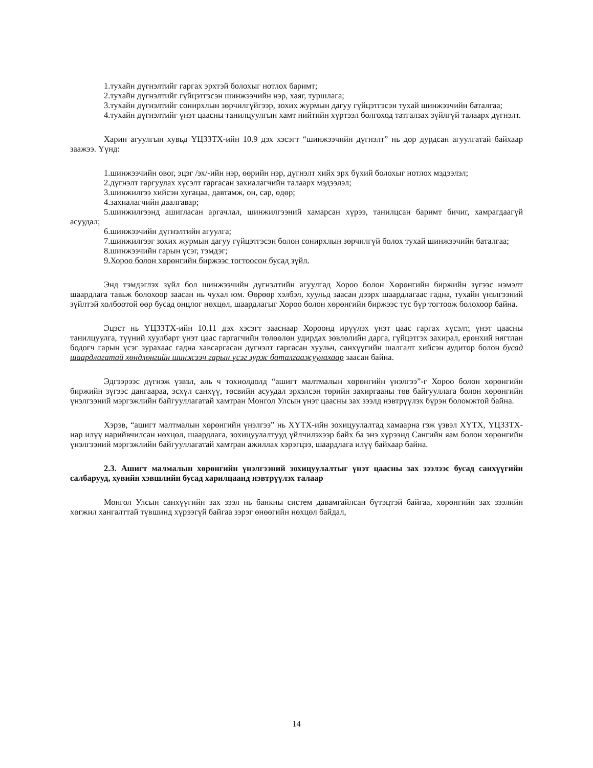1.тухайн дүгнэлтийг гаргах эрхтэй болохыг нотлох баримт;
2.тухайн дүгнэлтийг гүйцэтгэсэн шинжээчийн нэр, хаяг, туршлага;
3.тухайн дүгнэлтийг сонирхлын зөрчилгүйгээр, зохих журмын дагуу гүйцэтгэсэн тухай шинжээчийн баталгаа;
4.тухайн дүгнэлтийг үнэт цаасны танилцуулгын хамт нийтийн хүртээл болгоход татгалзах зүйлгүй талаарх дүгнэлт.
Харин агуулгын хувьд ҮЦЗЗТХ-ийн 10.9 дэх хэсэгт “шинжээчийн дүгнэлт” нь дор дурдсан агуулгатай байхаар заажээ. Үүнд:
1.шинжээчийн овог, эцэг /эх/-ийн нэр, өөрийн нэр, дүгнэлт хийх эрх бүхий болохыг нотлох мэдээлэл;
2.дүгнэлт гаргуулах хүсэлт гаргасан захиалагчийн талаарх мэдээлэл;
3.шинжилгээ хийсэн хугацаа, давтамж, он, сар, өдөр;
4.захиалагчийн даалгавар;
5.шинжилгээнд ашигласан аргачлал, шинжилгээний хамарсан хүрээ, танилцсан баримт бичиг, хамрагдаагүй асуудал;
6.шинжээчийн дүгнэлтийн агуулга;
7.шинжилгээг зохих журмын дагуу гүйцэтгэсэн болон сонирхлын зөрчилгүй болох тухай шинжээчийн баталгаа;
8.шинжээчийн гарын үсэг, тэмдэг;
9.Хороо болон хөрөнгийн биржээс тогтоосон бусад зүйл.
Энд тэмдэглэх зүйл бол шинжээчийн дүгнэлтийн агуулгад Хороо болон Хөрөнгийн биржийн зүгээс нэмэлт шаардлага тавьж болохоор заасан нь чухал юм. Өөрөөр хэлбэл, хуульд заасан дээрх шаардлагаас гадна, тухайн үнэлгээний зүйлтэй холбоотой өөр бусад онцлог нөхцөл, шаардлагыг Хороо болон хөрөнгийн биржээс тус бүр тогтоож болохоор байна.
Эцэст нь ҮЦЗЗТХ-ийн 10.11 дэх хэсэгт зааснаар Хороонд ирүүлэх үнэт цаас гаргах хүсэлт, үнэт цаасны танилцуулга, түүний хуулбарт үнэт цаас гаргагчийн төлөөлөн удирдах зөвлөлийн дарга, гүйцэтгэх захирал, ерөнхий нягтлан бодогч гарын үсэг зурахаас гадна хавсаргасан дүгнэлт гаргасан хуульч, санхүүгийн шалгалт хийсэн аудитор болон бусад шаардлагатай хөндлөнгийн шинжээч гарын үсэг зурж баталгаажуулахаар заасан байна.
Эдгээрээс дүгнэж үзвэл, аль ч тохиолдолд “ашигт малтмалын хөрөнгийн үнэлгээ”-г Хороо болон хөрөнгийн биржийн зүгээс дангаараа, эсхүл санхүү, төсвийн асуудал эрхэлсэн төрийн захиргааны төв байгууллага болон хөрөнгийн үнэлгээний мэргэжлийн байгууллагатай хамтран Монгол Улсын үнэт цаасны зах зээлд нэвтрүүлэх бүрэн боломжтой байна.
Хэрэв, “ашигт малтмалын хөрөнгийн үнэлгээ” нь ХҮТХ-ийн зохицуулалтад хамаарна гэж үзвэл ХҮТХ, ҮЦЗЗТХ-иар илүү нарийвчилсан нөхцөл, шаардлага, зохицуулалтууд үйлчилэхээр байх ба энэ хүрээнд Сангийн яам болон хөрөнгийн үнэлгээний мэргэжлийн байгууллагатай хамтран ажиллах хэрэгцээ, шаардлага илүү байхаар байна.
2.3. Ашигт малмалын хөрөнгийн үнэлгээний зохицуулалтыг үнэт цаасны зах зээлээс бусад санхүүгийн салбарууд, хувийн хэвшлийн бусад харилцаанд нэвтрүүлэх талаар
Монгол Улсын санхүүгийн зах зээл нь банкны систем давамгайлсан бүтэцтэй байгаа, хөрөнгийн зах зээлийн хөгжил хангалттай түвшинд хүрээгүй байгаа зэрэг өнөөгийн нөхцөл байдал,
14